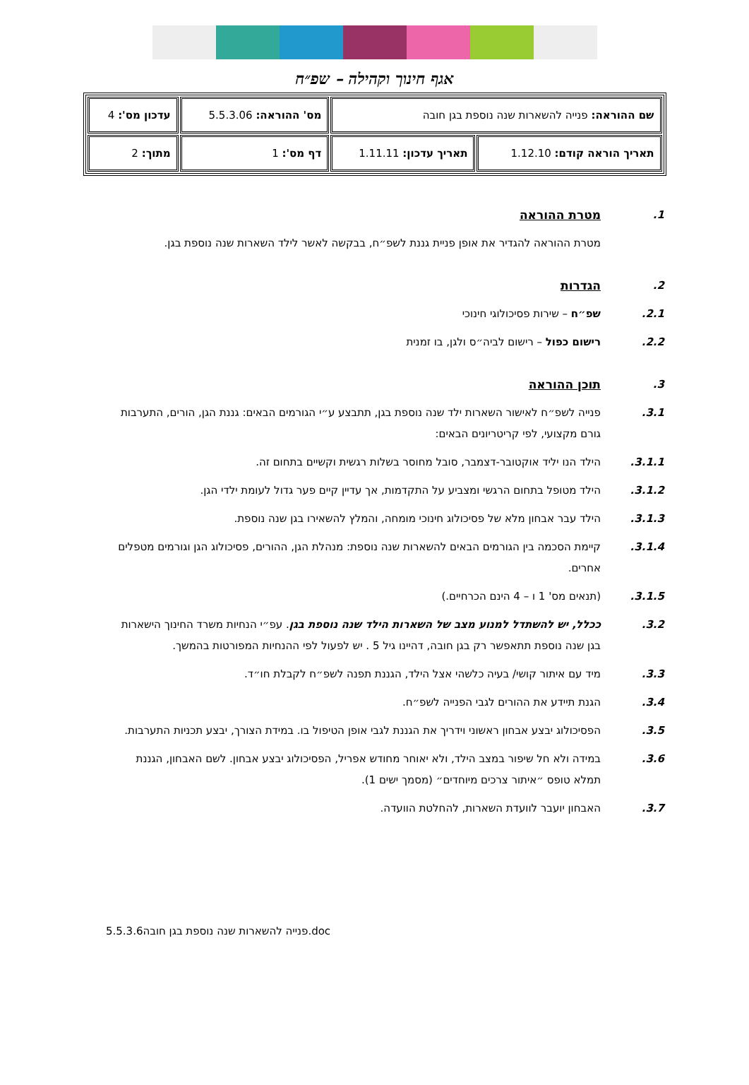אגף חינוך וקהילה – שפ״ח
| שם ההוראה: פנייה להשארות שנה נוספת בגן חובה | | מס' ההוראה: 5.5.3.06 | עדכון מס': 4 |
| תאריך הוראה קודם: 1.12.10 | תאריך עדכון: 1.11.11 | דף מס': 1 | מתוך: 2 |
1. מטרת ההוראה
מטרת ההוראה להגדיר את אופן פניית גננת לשפ״ח, בבקשה לאשר לילד השארות שנה נוספת בגן.
2. הגדרות
2.1. שפ״ח – שירות פסיכולוגי חינוכי
2.2. רישום כפול – רישום לביה״ס ולגן, בו זמנית
3. תוכן ההוראה
3.1. פנייה לשפ״ח לאישור השארות ילד שנה נוספת בגן, תתבצע ע״י הגורמים הבאים: גננת הגן, הורים, התערבות גורם מקצועי, לפי קריטריונים הבאים:
3.1.1. הילד הנו יליד אוקטובר-דצמבר, סובל מחוסר בשלות רגשית וקשיים בתחום זה.
3.1.2. הילד מטופל בתחום הרגשי ומצביע על התקדמות, אך עדיין קיים פער גדול לעומת ילדי הגן.
3.1.3. הילד עבר אבחון מלא של פסיכולוג חינוכי מומחה, והמלץ להשאירו בגן שנה נוספת.
3.1.4. קיימת הסכמה בין הגורמים הבאים להשארות שנה נוספת: מנהלת הגן, ההורים, פסיכולוג הגן וגורמים מטפלים אחרים.
3.1.5. (תנאים מס' 1 ו – 4 הינם הכרחיים.)
3.2. ככלל, יש להשתדל למנוע מצב של השארות הילד שנה נוספת בגן. עפ״י הנחיות משרד החינוך הישארות בגן שנה נוספת תתאפשר רק בגן חובה, דהיינו גיל 5 . יש לפעול לפי ההנחיות המפורטות בהמשך.
3.3. מיד עם איתור קושי/ בעיה כלשהי אצל הילד, הגננת תפנה לשפ״ח לקבלת חו״ד.
3.4. הגנת תיידע את ההורים לגבי הפנייה לשפ״ח.
3.5. הפסיכולוג יבצע אבחון ראשוני וידריך את הגננת לגבי אופן הטיפול בו. במידת הצורך, יבצע תכניות התערבות.
3.6. במידה ולא חל שיפור במצב הילד, ולא יאוחר מחודש אפריל, הפסיכולוג יבצע אבחון. לשם האבחון, הגננת תמלא טופס ״איתור צרכים מיוחדים״ (מסמך ישים 1).
3.7. האבחון יועבר לוועדת השארות, להחלטת הוועדה.
5.5.3.6פנייה להשארות שנה נוספת בגן חובה.doc